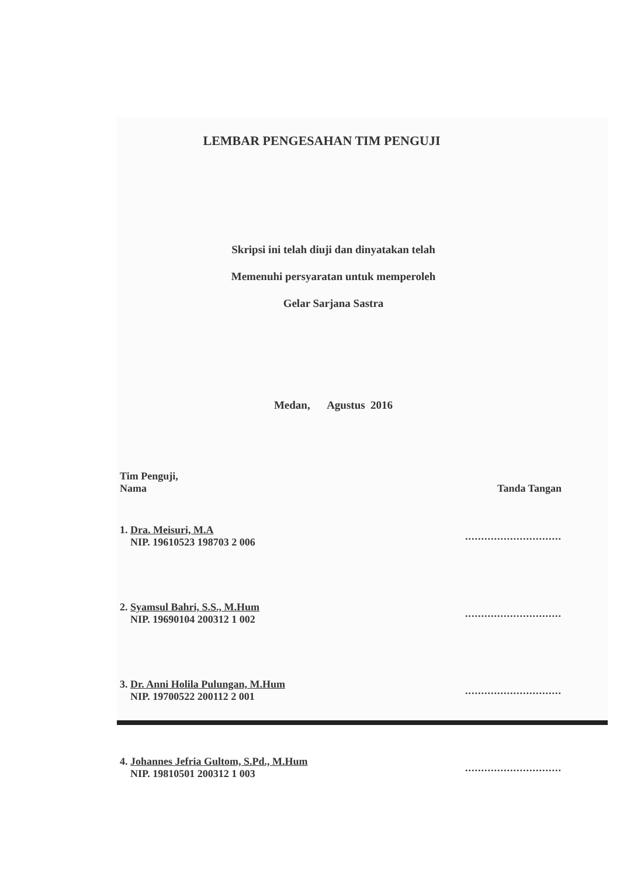LEMBAR PENGESAHAN TIM PENGUJI
Skripsi ini telah diuji dan dinyatakan telah
Memenuhi persyaratan untuk memperoleh
Gelar Sarjana Sastra
Medan, Agustus 2016
Tim Penguji,
Nama Tanda Tangan
1. Dra. Meisuri, M.A
NIP. 19610523 198703 2 006..............................
2. Syamsul Bahri, S.S., M.Hum
NIP. 19690104 200312 1 002..............................
3. Dr. Anni Holila Pulungan, M.Hum
NIP. 19700522 200112 2 001..............................
4. Johannes Jefria Gultom, S.Pd., M.Hum
NIP. 19810501 200312 1 003..............................